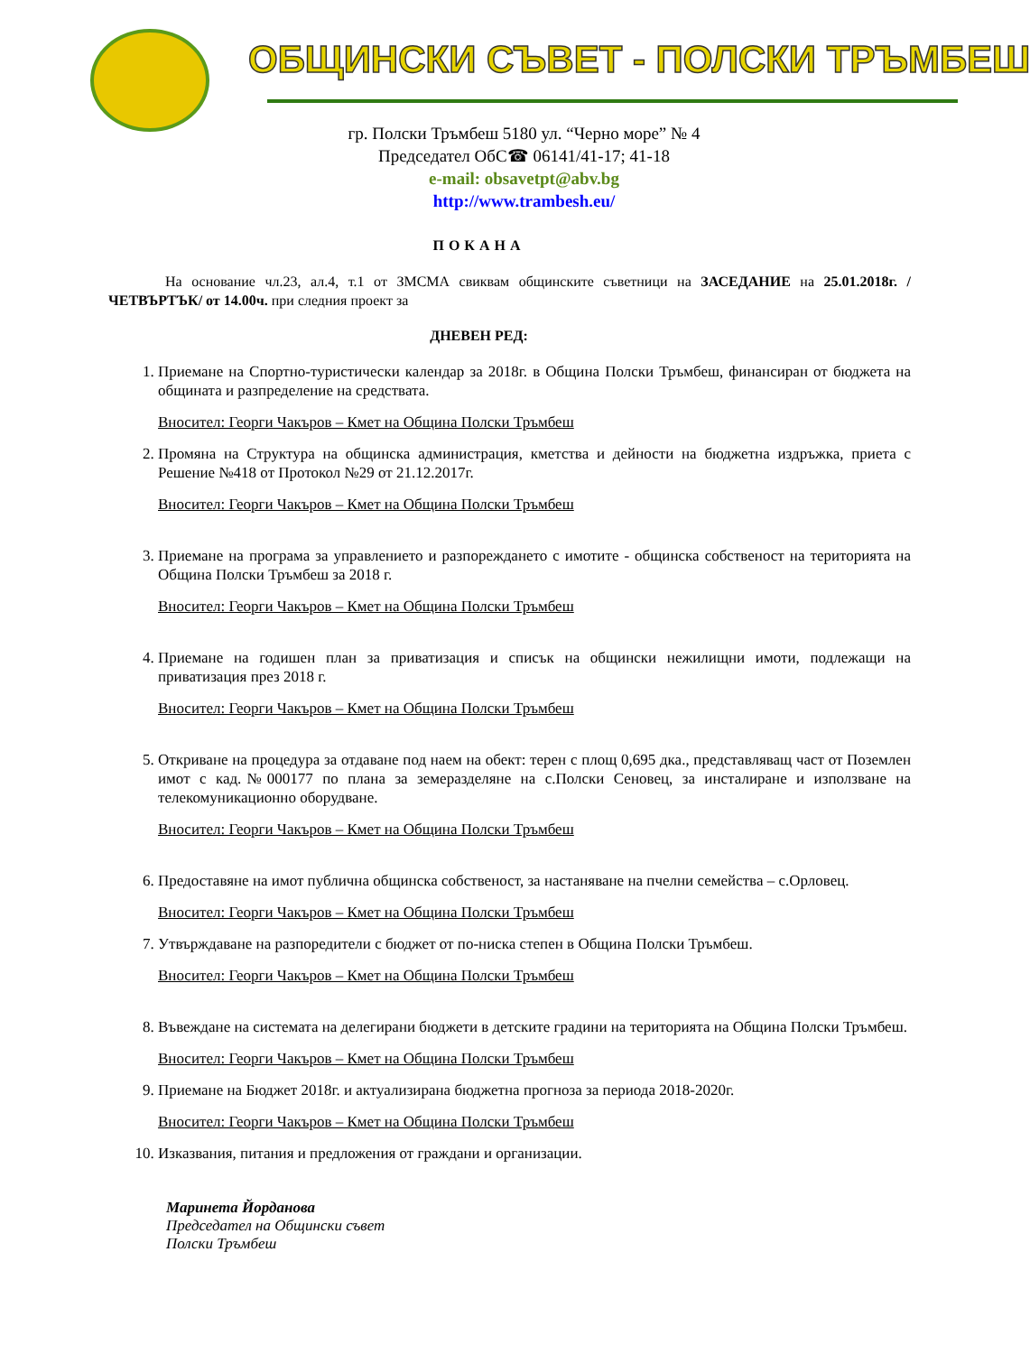ОБЩИНСКИ СЪВЕТ - ПОЛСКИ ТРЪМБЕШ
гр. Полски Тръмбеш 5180 ул. “Черно море” № 4
Председател ОбС☎ 06141/41-17; 41-18
e-mail: obsavetpt@abv.bg
http://www.trambesh.eu/
ПОКАНА
На основание чл.23, ал.4, т.1 от ЗМСМА свиквам общинските съветници на ЗАСЕДАНИЕ на 25.01.2018г. /ЧЕТВЪРТЪК/ от 14.00ч. при следния проект за
ДНЕВЕН РЕД:
1. Приемане на Спортно-туристически календар за 2018г. в Община Полски Тръмбеш, финансиран от бюджета на общината и разпределение на средствата.
Вносител: Георги Чакъров – Кмет на Община Полски Тръмбеш
2. Промяна на Структура на общинска администрация, кметства и дейности на бюджетна издръжка, приета с Решение №418 от Протокол №29 от 21.12.2017г.
Вносител: Георги Чакъров – Кмет на Община Полски Тръмбеш
3. Приемане на програма за управлението и разпореждането с имотите - общинска собственост на територията на Община Полски Тръмбеш за 2018 г.
Вносител: Георги Чакъров – Кмет на Община Полски Тръмбеш
4. Приемане на годишен план за приватизация и списък на общински нежилищни имоти, подлежащи на приватизация през 2018 г.
Вносител: Георги Чакъров – Кмет на Община Полски Тръмбеш
5. Откриване на процедура за отдаване под наем на обект: терен с площ 0,695 дка., представляващ част от Поземлен имот с кад.№000177 по плана за земеразделяне на с.Полски Сеновец, за инсталиране и използване на телекомуникационно оборудване.
Вносител: Георги Чакъров – Кмет на Община Полски Тръмбеш
6. Предоставяне на имот публична общинска собственост, за настаняване на пчелни семейства – с.Орловец.
Вносител: Георги Чакъров – Кмет на Община Полски Тръмбеш
7. Утвърждаване на разпоредители с бюджет от по-ниска степен в Община Полски Тръмбеш.
Вносител: Георги Чакъров – Кмет на Община Полски Тръмбеш
8. Въвеждане на системата на делегирани бюджети в детските градини на територията на Община Полски Тръмбеш.
Вносител: Георги Чакъров – Кмет на Община Полски Тръмбеш
9. Приемане на Бюджет 2018г. и актуализирана бюджетна прогноза за периода 2018-2020г.
Вносител: Георги Чакъров – Кмет на Община Полски Тръмбеш
10. Изказвания, питания и предложения от граждани и организации.
Маринета Йорданова
Председател на Общински съвет
Полски Тръмбеш